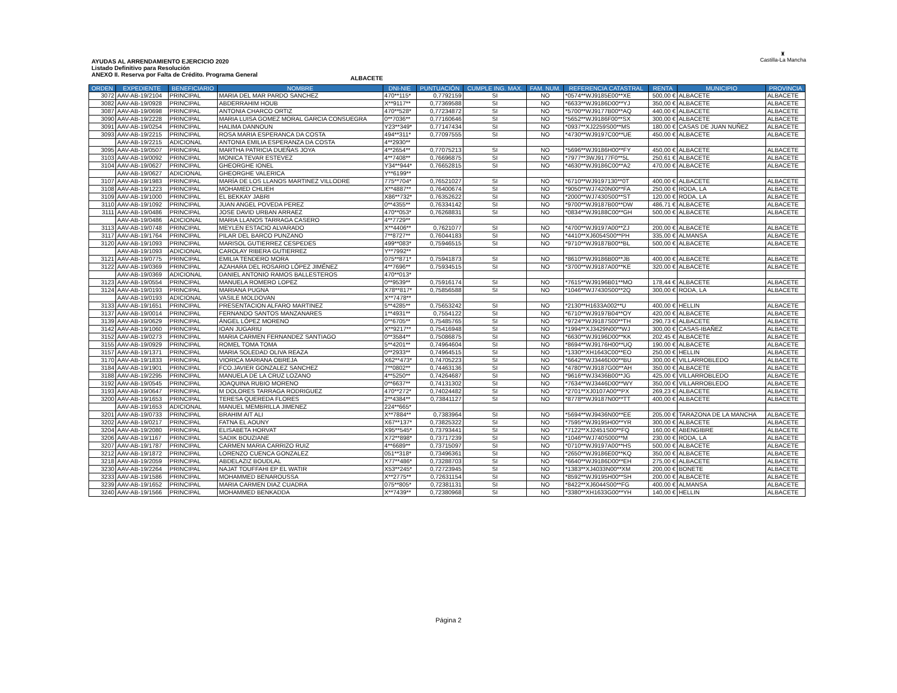AYUDAS AL ARRENDAMIENTO EJERCICIO 2020
Listado Definitivo para Resolución
ANEXO II. Reserva por Falta de Crédito. Programa General
ALBACETE
♜
Castilla-La Mancha
| ORDEN | EXPEDIENTE | BENEFICIARIO | NOMBRE | DNI-NIE | PUNTUACIÓN | CUMPLE ING. MAX. | FAM. NUM. | REFERENCIA CATASTRAL | RENTA | MUNICIPIO | PROVINCIA |
| --- | --- | --- | --- | --- | --- | --- | --- | --- | --- | --- | --- |
| 3072 | AAV-AB-19/2104 | PRINCIPAL | MARIA DEL MAR PARDO SANCHEZ | 470**115* | 0,7792159 | SI | NO | *0574**WJ9185E00**XE | 500,00 € | ALBACETE | ALBACETE |
| 3082 | AAV-AB-19/0928 | PRINCIPAL | ABDERRAHIM HOUB | X**9117** | 0,77369588 | SI | NO | *6633**WJ9186D00**YJ | 350,00 € | ALBACETE | ALBACETE |
| 3087 | AAV-AB-19/0698 | PRINCIPAL | ANTONIA CHARCO ORTIZ | 470**528* | 0,77234872 | SI | NO | *5700**WJ9177B00**AQ | 440,00 € | ALBACETE | ALBACETE |
| 3090 | AAV-AB-19/2228 | PRINCIPAL | MARIA LUISA GOMEZ MORAL GARCIA CONSUEGRA | 0**7036** | 0,77160646 | SI | NO | *5652**WJ9186F00**SX | 300,00 € | ALBACETE | ALBACETE |
| 3091 | AAV-AB-19/0254 | PRINCIPAL | HALIMA DANNOUN | Y23**349* | 0,77147434 | SI | NO | *0937**XJ2259S00**MS | 180,00 € | CASAS DE JUAN NUÑEZ | ALBACETE |
| 3093 | AAV-AB-19/2215 | PRINCIPAL | ROSA MARIA ESPERANCA DA COSTA | 494**311* | 0,77097555 | SI | NO | *4730**WJ9197C00**UE | 450,00 € | ALBACETE | ALBACETE |
| | AAV-AB-19/2215 | ADICIONAL | ANTONIA EMILIA ESPERANZA DA COSTA | 4**2930** | | | | | | | |
| 3095 | AAV-AB-19/0507 | PRINCIPAL | MARTHA PATRICIA DUEÑAS JOYA | 4**2654** | 0,77075213 | SI | NO | *5696**WJ9186H00**FY | 450,00 € | ALBACETE | ALBACETE |
| 3103 | AAV-AB-19/0092 | PRINCIPAL | MONICA TEVAR ESTEVEZ | 4**7408** | 0,76696875 | SI | NO | *7977**3WJ9177F0**5L | 250,61 € | ALBACETE | ALBACETE |
| 3104 | AAV-AB-19/0627 | PRINCIPAL | GHEORGHE IONEL | Y34**944* | 0,76652815 | SI | NO | *4630**WJ9186C00**A2 | 470,00 € | ALBACETE | ALBACETE |
| | AAV-AB-19/0627 | ADICIONAL | GHEORGHE VALERICA | Y**6199** | | | | | | | |
| 3107 | AAV-AB-19/1983 | PRINCIPAL | MARÍA DE LOS LLANOS MARTINEZ VILLODRE | 775**704* | 0,76521027 | SI | NO | *6710**WJ9197130**0T | 400,00 € | ALBACETE | ALBACETE |
| 3108 | AAV-AB-19/1223 | PRINCIPAL | MOHAMED CHLIEH | X**4887** | 0,76400674 | SI | NO | *9050**WJ7420N00**FA | 250,00 € | RODA, LA | ALBACETE |
| 3109 | AAV-AB-19/1000 | PRINCIPAL | EL BEKKAY JABRI | X86**732* | 0,76352622 | SI | NO | *2000**WJ7430S00**ST | 120,00 € | RODA, LA | ALBACETE |
| 3110 | AAV-AB-19/1092 | PRINCIPAL | JUAN ANGEL POVEDA PEREZ | 0**4355** | 0,76334142 | SI | NO | *9700**WJ9187B00**DW | 486,71 € | ALBACETE | ALBACETE |
| 3111 | AAV-AB-19/0486 | PRINCIPAL | JOSE DAVID URBAN ARRAEZ | 470**053* | 0,76268831 | SI | NO | *0834**WJ9188C00**GH | 500,00 € | ALBACETE | ALBACETE |
| | AAV-AB-19/0486 | ADICIONAL | MARIA LLANOS TARRAGA CASERO | 4**7729** | | | | | | | |
| 3113 | AAV-AB-19/0748 | PRINCIPAL | MEYLEN ESTACIO ALVARADO | X**4406** | 0,7621077 | SI | NO | *4700**WJ9197A00**ZJ | 200,00 € | ALBACETE | ALBACETE |
| 3117 | AAV-AB-19/1764 | PRINCIPAL | PILAR DEL BARCO PUNZANO | 7**8727** | 0,76044183 | SI | NO | *4410**XJ6054S00**PH | 335,00 € | ALMANSA | ALBACETE |
| 3120 | AAV-AB-19/1093 | PRINCIPAL | MARISOL GUTIERREZ CESPEDES | 499**083* | 0,75946515 | SI | NO | *9710**WJ9187B00**BL | 500,00 € | ALBACETE | ALBACETE |
| | AAV-AB-19/1093 | ADICIONAL | CAROLAY RIBERA GUTIERREZ | Y**7992** | | | | | | | |
| 3121 | AAV-AB-19/0775 | PRINCIPAL | EMILIA TENDERO MORA | 075**871* | 0,75941873 | SI | NO | *8610**WJ9186B00**JB | 400,00 € | ALBACETE | ALBACETE |
| 3122 | AAV-AB-19/0369 | PRINCIPAL | AZAHARA DEL ROSARIO LÓPEZ JIMÉNEZ | 4**7696** | 0,75934515 | SI | NO | *3700**WJ9187A00**KE | 320,00 € | ALBACETE | ALBACETE |
| | AAV-AB-19/0369 | ADICIONAL | DANIEL ANTONIO RAMOS BALLESTEROS | 470**013* | | | | | | | |
| 3123 | AAV-AB-19/0554 | PRINCIPAL | MANUELA ROMERO LOPEZ | 0**9539** | 0,75916174 | SI | NO | *7615**WJ9196B01**MO | 178,44 € | ALBACETE | ALBACETE |
| 3124 | AAV-AB-19/0193 | PRINCIPAL | MARIANA PUGNA | X78**817* | 0,75856588 | SI | NO | *1046**WJ7430S00**2Q | 300,00 € | RODA, LA | ALBACETE |
| | AAV-AB-19/0193 | ADICIONAL | VASILE MOLDOVAN | X**7478** | | | | | | | |
| 3133 | AAV-AB-19/1651 | PRINCIPAL | PRESENTACION ALFARO MARTINEZ | 5**4285** | 0,75653242 | SI | NO | *2130**H1633A002**U | 400,00 € | HELLIN | ALBACETE |
| 3137 | AAV-AB-19/0014 | PRINCIPAL | FERNANDO SANTOS MANZANARES | 1**4931** | 0,7554122 | SI | NO | *6710**WJ9197B04**OY | 420,00 € | ALBACETE | ALBACETE |
| 3139 | AAV-AB-19/0629 | PRINCIPAL | ÁNGEL LÓPEZ MORENO | 0**6705** | 0,75485765 | SI | NO | *9724**WJ9187S00**TH | 290,73 € | ALBACETE | ALBACETE |
| 3142 | AAV-AB-19/1060 | PRINCIPAL | IOAN JUGARIU | X**9217** | 0,75416948 | SI | NO | *1994**XJ3429N00**WJ | 300,00 € | CASAS-IBAÑEZ | ALBACETE |
| 3152 | AAV-AB-19/0273 | PRINCIPAL | MARIA CARMEN FERNANDEZ SANTIAGO | 0**3584** | 0,75086875 | SI | NO | *6630**WJ9196D00**KK | 202,45 € | ALBACETE | ALBACETE |
| 3155 | AAV-AB-19/0929 | PRINCIPAL | ROMEL TOMA TOMA | 5**4201** | 0,74964604 | SI | NO | *8694**WJ9176H00**UQ | 190,00 € | ALBACETE | ALBACETE |
| 3157 | AAV-AB-19/1371 | PRINCIPAL | MARIA SOLEDAD OLIVA REAZA | 0**2933** | 0,74964515 | SI | NO | *1330**XH1643C00**EO | 250,00 € | HELLIN | ALBACETE |
| 3170 | AAV-AB-19/1833 | PRINCIPAL | VIORICA MARIANA OBREJA | X62**473* | 0,74705223 | SI | NO | *6642**WJ3446D00**BU | 300,00 € | VILLARROBLEDO | ALBACETE |
| 3184 | AAV-AB-19/1901 | PRINCIPAL | FCO.JAVIER GONZALEZ SANCHEZ | 7**0802** | 0,74463136 | SI | NO | *4780**WJ9187G00**AH | 350,00 € | ALBACETE | ALBACETE |
| 3188 | AAV-AB-19/2295 | PRINCIPAL | MANUELA DE LA CRUZ LOZANO | 4**5250** | 0,74264687 | SI | NO | *9616**WJ3436B00**JG | 425,00 € | VILLARROBLEDO | ALBACETE |
| 3192 | AAV-AB-19/0545 | PRINCIPAL | JOAQUINA RUBIO MORENO | 0**6637** | 0,74131302 | SI | NO | *7634**WJ3446D00**WY | 350,00 € | VILLARROBLEDO | ALBACETE |
| 3193 | AAV-AB-19/0647 | PRINCIPAL | M DOLORES TARRAGA RODRIGUEZ | 470**272* | 0,74024482 | SI | NO | *2701**XJ0107A00**PX | 269,23 € | ALBACETE | ALBACETE |
| 3200 | AAV-AB-19/1653 | PRINCIPAL | TERESA QUEREDA FLORES | 2**4384** | 0,73841127 | SI | NO | *8778**WJ9187N00**TT | 400,00 € | ALBACETE | ALBACETE |
| | AAV-AB-19/1653 | ADICIONAL | MANUEL MEMBRILLA JIMENEZ | 224**665* | | | | | | | |
| 3201 | AAV-AB-19/0733 | PRINCIPAL | BRAHIM AIT ALI | X**7884** | 0,7383964 | SI | NO | *5694**WJ9436N00**EE | 205,00 € | TARAZONA DE LA MANCHA | ALBACETE |
| 3202 | AAV-AB-19/0217 | PRINCIPAL | FATNA EL AOUNY | X67**137* | 0,73825322 | SI | NO | *7595**WJ9195H00**YR | 300,00 € | ALBACETE | ALBACETE |
| 3204 | AAV-AB-19/2080 | PRINCIPAL | ELISABETA HORVAT | X95**545* | 0,73793441 | SI | NO | *7122**XJ2451S00**FQ | 160,00 € | ABENGIBRE | ALBACETE |
| 3206 | AAV-AB-19/1167 | PRINCIPAL | SADIK BOUZIANE | X72**898* | 0,73717239 | SI | NO | *1046**WJ740S000**M | 230,00 € | RODA, LA | ALBACETE |
| 3207 | AAV-AB-19/1787 | PRINCIPAL | CARMEN MARIA CARRIZO RUIZ | 4**6689** | 0,73715097 | SI | NO | *0710**WJ9197A00**HS | 500,00 € | ALBACETE | ALBACETE |
| 3212 | AAV-AB-19/1872 | PRINCIPAL | LORENZO CUENCA GONZALEZ | 051**318* | 0,73496361 | SI | NO | *2650**WJ9186E00**KQ | 350,00 € | ALBACETE | ALBACETE |
| 3218 | AAV-AB-19/2059 | PRINCIPAL | ABDELAZIZ BOUDLAL | X77**486* | 0,73288703 | SI | NO | *6640**WJ9186D00**EH | 275,00 € | ALBACETE | ALBACETE |
| 3230 | AAV-AB-19/2264 | PRINCIPAL | NAJAT TOUFFAHI EP EL WATIR | X53**245* | 0,72723945 | SI | NO | *1383**XJ4033N00**XM | 200,00 € | BONETE | ALBACETE |
| 3233 | AAV-AB-19/1586 | PRINCIPAL | MOHAMMED BENAROUSSA | X**2775** | 0,72631154 | SI | NO | *8592**WJ9195H00**SH | 200,00 € | ALBACETE | ALBACETE |
| 3239 | AAV-AB-19/1652 | PRINCIPAL | MARIA CARMEN DIAZ CUADRA | 075**805* | 0,72381131 | SI | NO | *8422**XJ6044S00**FG | 400,00 € | ALMANSA | ALBACETE |
| 3240 | AAV-AB-19/1566 | PRINCIPAL | MOHAMMED BENKADDA | X**7439** | 0,72380968 | SI | NO | *3380**XH1633G00**YH | 140,00 € | HELLIN | ALBACETE |
Página 2